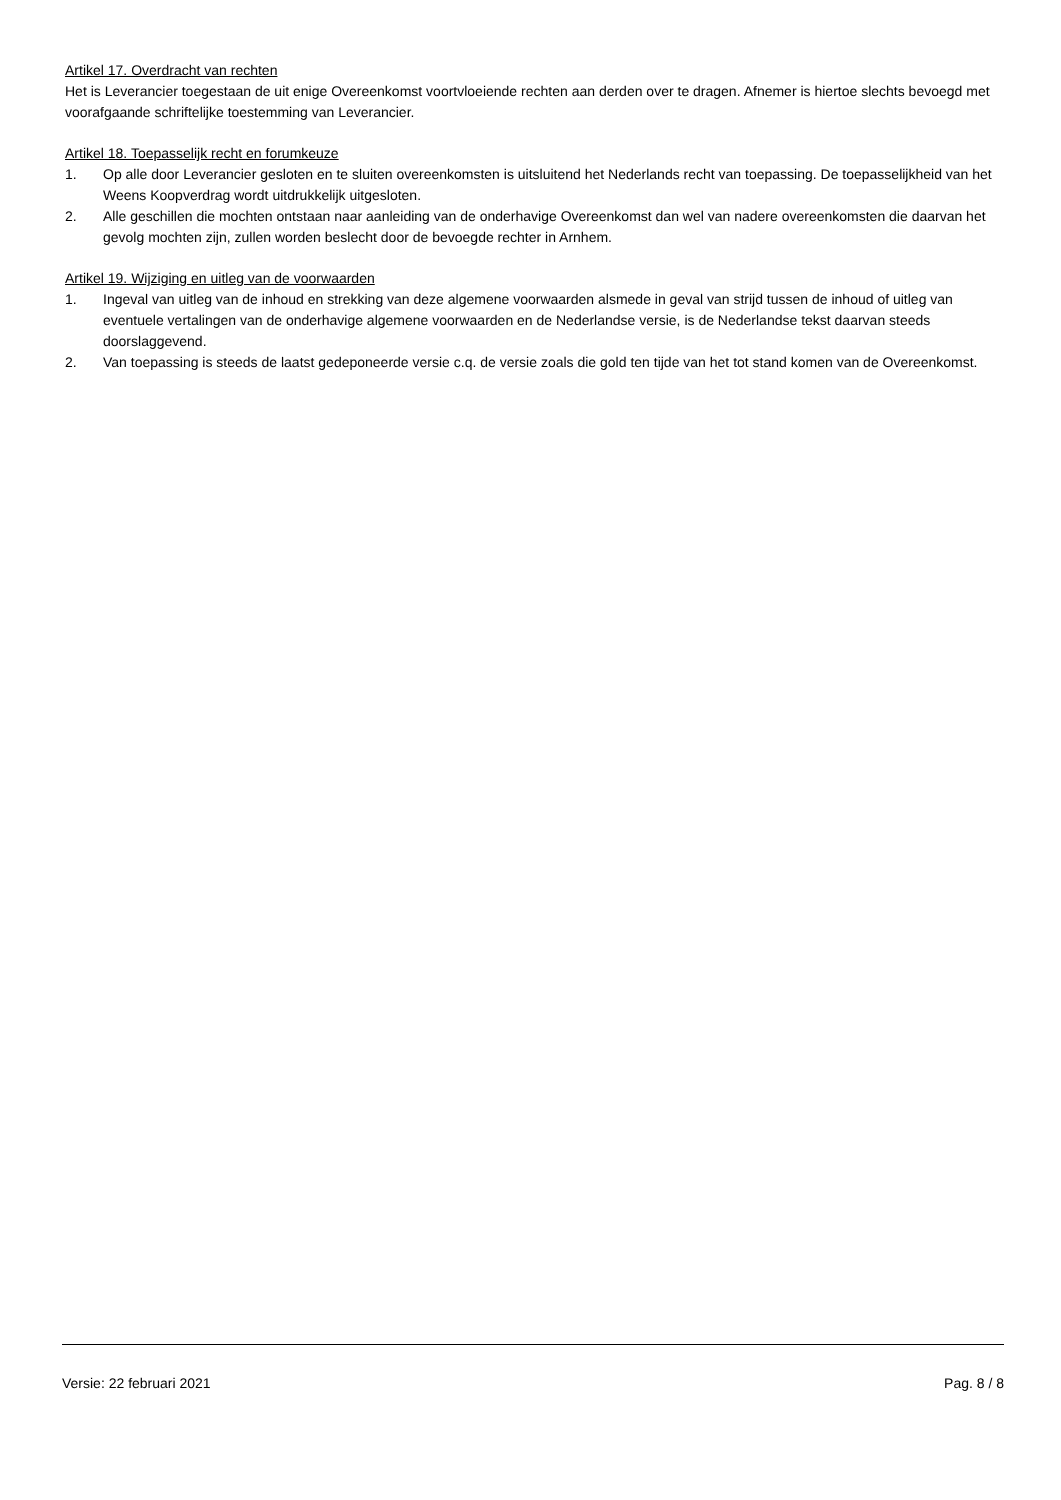Artikel 17. Overdracht van rechten
Het is Leverancier toegestaan de uit enige Overeenkomst voortvloeiende rechten aan derden over te dragen. Afnemer is hiertoe slechts bevoegd met voorafgaande schriftelijke toestemming van Leverancier.
Artikel 18. Toepasselijk recht en forumkeuze
1. Op alle door Leverancier gesloten en te sluiten overeenkomsten is uitsluitend het Nederlands recht van toepassing. De toepasselijkheid van het Weens Koopverdrag wordt uitdrukkelijk uitgesloten.
2. Alle geschillen die mochten ontstaan naar aanleiding van de onderhavige Overeenkomst dan wel van nadere overeenkomsten die daarvan het gevolg mochten zijn, zullen worden beslecht door de bevoegde rechter in Arnhem.
Artikel 19. Wijziging en uitleg van de voorwaarden
1. Ingeval van uitleg van de inhoud en strekking van deze algemene voorwaarden alsmede in geval van strijd tussen de inhoud of uitleg van eventuele vertalingen van de onderhavige algemene voorwaarden en de Nederlandse versie, is de Nederlandse tekst daarvan steeds doorslaggevend.
2. Van toepassing is steeds de laatst gedeponeerde versie c.q. de versie zoals die gold ten tijde van het tot stand komen van de Overeenkomst.
Versie: 22 februari 2021 Pag. 8 / 8